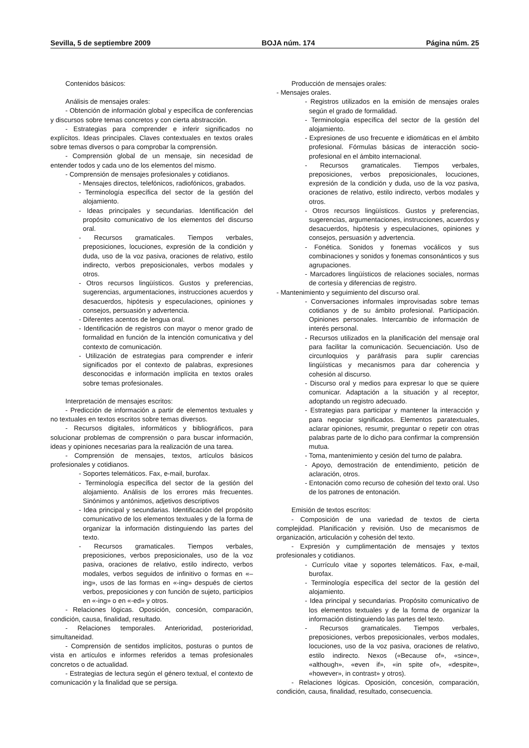Sevilla, 5 de septiembre 2009 BOJA núm. 174 Página núm. 25
Contenidos básicos:
Análisis de mensajes orales:
- Obtención de información global y específica de conferencias y discursos sobre temas concretos y con cierta abstracción.
- Estrategias para comprender e inferir significados no explícitos. Ideas principales. Claves contextuales en textos orales sobre temas diversos o para comprobar la comprensión.
- Comprensión global de un mensaje, sin necesidad de entender todos y cada uno de los elementos del mismo.
- Comprensión de mensajes profesionales y cotidianos.
- Mensajes directos, telefónicos, radiofónicos, grabados.
- Terminología específica del sector de la gestión del alojamiento.
- Ideas principales y secundarias. Identificación del propósito comunicativo de los elementos del discurso oral.
- Recursos gramaticales. Tiempos verbales, preposiciones, locuciones, expresión de la condición y duda, uso de la voz pasiva, oraciones de relativo, estilo indirecto, verbos preposicionales, verbos modales y otros.
- Otros recursos lingüísticos. Gustos y preferencias, sugerencias, argumentaciones, instrucciones acuerdos y desacuerdos, hipótesis y especulaciones, opiniones y consejos, persuasión y advertencia.
- Diferentes acentos de lengua oral.
- Identificación de registros con mayor o menor grado de formalidad en función de la intención comunicativa y del contexto de comunicación.
- Utilización de estrategias para comprender e inferir significados por el contexto de palabras, expresiones desconocidas e información implícita en textos orales sobre temas profesionales.
Interpretación de mensajes escritos:
- Predicción de información a partir de elementos textuales y no textuales en textos escritos sobre temas diversos.
- Recursos digitales, informáticos y bibliográficos, para solucionar problemas de comprensión o para buscar información, ideas y opiniones necesarias para la realización de una tarea.
- Comprensión de mensajes, textos, artículos básicos profesionales y cotidianos.
- Soportes telemáticos. Fax, e-mail, burofax.
- Terminología específica del sector de la gestión del alojamiento. Análisis de los errores más frecuentes. Sinónimos y antónimos, adjetivos descriptivos
- Idea principal y secundarias. Identificación del propósito comunicativo de los elementos textuales y de la forma de organizar la información distinguiendo las partes del texto.
- Recursos gramaticales. Tiempos verbales, preposiciones, verbos preposicionales, uso de la voz pasiva, oraciones de relativo, estilo indirecto, verbos modales, verbos seguidos de infinitivo o formas en «–ing», usos de las formas en «-ing» después de ciertos verbos, preposiciones y con función de sujeto, participios en «-ing» o en «-ed» y otros.
- Relaciones lógicas. Oposición, concesión, comparación, condición, causa, finalidad, resultado.
- Relaciones temporales. Anterioridad, posterioridad, simultaneidad.
- Comprensión de sentidos implícitos, posturas o puntos de vista en artículos e informes referidos a temas profesionales concretos o de actualidad.
- Estrategias de lectura según el género textual, el contexto de comunicación y la finalidad que se persiga.
Producción de mensajes orales:
- Mensajes orales.
- Registros utilizados en la emisión de mensajes orales según el grado de formalidad.
- Terminología específica del sector de la gestión del alojamiento.
- Expresiones de uso frecuente e idiomáticas en el ámbito profesional. Fórmulas básicas de interacción socio-profesional en el ámbito internacional.
- Recursos gramaticales. Tiempos verbales, preposiciones, verbos preposicionales, locuciones, expresión de la condición y duda, uso de la voz pasiva, oraciones de relativo, estilo indirecto, verbos modales y otros.
- Otros recursos lingüísticos. Gustos y preferencias, sugerencias, argumentaciones, instrucciones, acuerdos y desacuerdos, hipótesis y especulaciones, opiniones y consejos, persuasión y advertencia.
- Fonética. Sonidos y fonemas vocálicos y sus combinaciones y sonidos y fonemas consonánticos y sus agrupaciones.
- Marcadores lingüísticos de relaciones sociales, normas de cortesía y diferencias de registro.
- Mantenimiento y seguimiento del discurso oral.
- Conversaciones informales improvisadas sobre temas cotidianos y de su ámbito profesional. Participación. Opiniones personales. Intercambio de información de interés personal.
- Recursos utilizados en la planificación del mensaje oral para facilitar la comunicación. Secuenciación. Uso de circunloquios y paráfrasis para suplir carencias lingüísticas y mecanismos para dar coherencia y cohesión al discurso.
- Discurso oral y medios para expresar lo que se quiere comunicar. Adaptación a la situación y al receptor, adoptando un registro adecuado.
- Estrategias para participar y mantener la interacción y para negociar significados. Elementos paratextuales, aclarar opiniones, resumir, preguntar o repetir con otras palabras parte de lo dicho para confirmar la comprensión mutua.
- Toma, mantenimiento y cesión del turno de palabra.
- Apoyo, demostración de entendimiento, petición de aclaración, otros.
- Entonación como recurso de cohesión del texto oral. Uso de los patrones de entonación.
Emisión de textos escritos:
- Composición de una variedad de textos de cierta complejidad. Planificación y revisión. Uso de mecanismos de organización, articulación y cohesión del texto.
- Expresión y cumplimentación de mensajes y textos profesionales y cotidianos.
- Currículo vitae y soportes telemáticos. Fax, e-mail, burofax.
- Terminología específica del sector de la gestión del alojamiento.
- Idea principal y secundarias. Propósito comunicativo de los elementos textuales y de la forma de organizar la información distinguiendo las partes del texto.
- Recursos gramaticales. Tiempos verbales, preposiciones, verbos preposicionales, verbos modales, locuciones, uso de la voz pasiva, oraciones de relativo, estilo indirecto. Nexos («Because of», «since», «although», «even if», «in spite of», «despite», «however», in contrast» y otros).
- Relaciones lógicas. Oposición, concesión, comparación, condición, causa, finalidad, resultado, consecuencia.